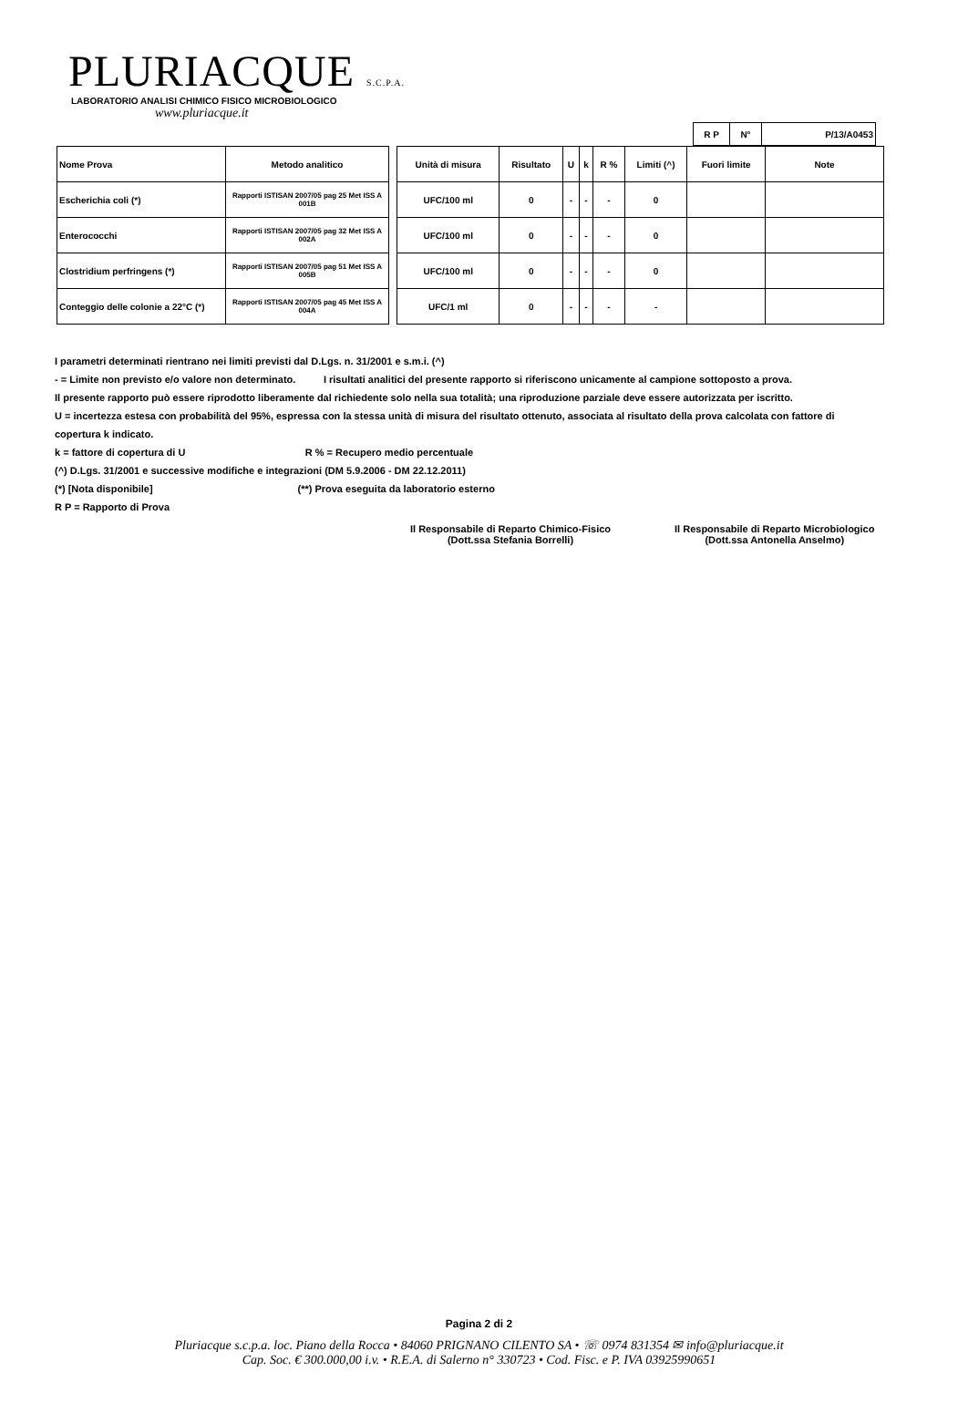PLURIACQUE S.C.P.A.
LABORATORIO ANALISI CHIMICO FISICO MICROBIOLOGICO
www.pluriacque.it
| R P | N° | P/13/A0453 |
| Nome Prova | Metodo analitico |
| --- | --- |
| Escherichia coli (*) | Rapporti ISTISAN 2007/05 pag 25 Met ISS A 001B |
| Enterococchi | Rapporti ISTISAN 2007/05 pag 32 Met ISS A 002A |
| Clostridium perfringens (*) | Rapporti ISTISAN 2007/05 pag 51 Met ISS A 005B |
| Conteggio delle colonie a 22°C (*) | Rapporti ISTISAN 2007/05 pag 45 Met ISS A 004A |
| Unità di misura | Risultato | U | k | R % | Limiti (^) | Fuori limite | Note |
| --- | --- | --- | --- | --- | --- | --- | --- |
| UFC/100 ml | 0 | - | - | - | 0 | | |
| UFC/100 ml | 0 | - | - | - | 0 | | |
| UFC/100 ml | 0 | - | - | - | 0 | | |
| UFC/1 ml | 0 | - | - | - | - | | |
I parametri determinati rientrano nei limiti previsti dal D.Lgs. n. 31/2001 e s.m.i. (^)
- = Limite non previsto e/o valore non determinato. I risultati analitici del presente rapporto si riferiscono unicamente al campione sottoposto a prova.
Il presente rapporto può essere riprodotto liberamente dal richiedente solo nella sua totalità; una riproduzione parziale deve essere autorizzata per iscritto.
U = incertezza estesa con probabilità del 95%, espressa con la stessa unità di misura del risultato ottenuto, associata al risultato della prova calcolata con fattore di copertura k indicato.
k = fattore di copertura di U R % = Recupero medio percentuale
(^) D.Lgs. 31/2001 e successive modifiche e integrazioni (DM 5.9.2006 - DM 22.12.2011)
(*) [Nota disponibile] (**) Prova eseguita da laboratorio esterno
R P = Rapporto di Prova
Il Responsabile di Reparto Chimico-Fisico
(Dott.ssa Stefania Borrelli)
Il Responsabile di Reparto Microbiologico
(Dott.ssa Antonella Anselmo)
Pagina 2 di 2
Pluriacque s.c.p.a. loc. Piano della Rocca • 84060 PRIGNANO CILENTO SA • ☏ 0974 831354 ✉ info@pluriacque.it
Cap. Soc. € 300.000,00 i.v. • R.E.A. di Salerno n° 330723 • Cod. Fisc. e P. IVA 03925990651